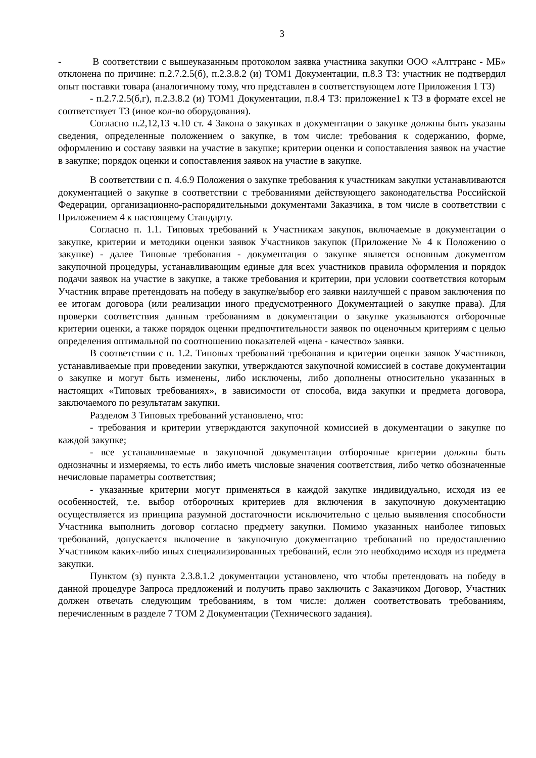3
- В соответствии с вышеуказанным протоколом заявка участника закупки ООО «Алттранс - МБ» отклонена по причине: п.2.7.2.5(б), п.2.3.8.2 (и) ТОМ1 Документации, п.8.3 ТЗ: участник не подтвердил опыт поставки товара (аналогичному тому, что представлен в соответствующем лоте Приложения 1 ТЗ)
- п.2.7.2.5(б,г), п.2.3.8.2 (и) ТОМ1 Документации, п.8.4 ТЗ: приложение1 к ТЗ в формате excel не соответствует ТЗ (иное кол-во оборудования).
Согласно п.2,12,13 ч.10 ст. 4 Закона о закупках в документации о закупке должны быть указаны сведения, определенные положением о закупке, в том числе: требования к содержанию, форме, оформлению и составу заявки на участие в закупке; критерии оценки и сопоставления заявок на участие в закупке; порядок оценки и сопоставления заявок на участие в закупке.
В соответствии с п. 4.6.9 Положения о закупке требования к участникам закупки устанавливаются документацией о закупке в соответствии с требованиями действующего законодательства Российской Федерации, организационно-распорядительными документами Заказчика, в том числе в соответствии с Приложением 4 к настоящему Стандарту.
Согласно п. 1.1. Типовых требований к Участникам закупок, включаемые в документации о закупке, критерии и методики оценки заявок Участников закупок (Приложение № 4 к Положению о закупке) - далее Типовые требования - документация о закупке является основным документом закупочной процедуры, устанавливающим единые для всех участников правила оформления и порядок подачи заявок на участие в закупке, а также требования и критерии, при условии соответствия которым Участник вправе претендовать на победу в закупке/выбор его заявки наилучшей с правом заключения по ее итогам договора (или реализации иного предусмотренного Документацией о закупке права). Для проверки соответствия данным требованиям в документации о закупке указываются отборочные критерии оценки, а также порядок оценки предпочтительности заявок по оценочным критериям с целью определения оптимальной по соотношению показателей «цена - качество» заявки.
В соответствии с п. 1.2. Типовых требований требования и критерии оценки заявок Участников, устанавливаемые при проведении закупки, утверждаются закупочной комиссией в составе документации о закупке и могут быть изменены, либо исключены, либо дополнены относительно указанных в настоящих «Типовых требованиях», в зависимости от способа, вида закупки и предмета договора, заключаемого по результатам закупки.
Разделом 3 Типовых требований установлено, что:
- требования и критерии утверждаются закупочной комиссией в документации о закупке по каждой закупке;
- все устанавливаемые в закупочной документации отборочные критерии должны быть однозначны и измеряемы, то есть либо иметь числовые значения соответствия, либо четко обозначенные нечисловые параметры соответствия;
- указанные критерии могут применяться в каждой закупке индивидуально, исходя из ее особенностей, т.е. выбор отборочных критериев для включения в закупочную документацию осуществляется из принципа разумной достаточности исключительно с целью выявления способности Участника выполнить договор согласно предмету закупки. Помимо указанных наиболее типовых требований, допускается включение в закупочную документацию требований по предоставлению Участником каких-либо иных специализированных требований, если это необходимо исходя из предмета закупки.
Пунктом (з) пункта 2.3.8.1.2 документации установлено, что чтобы претендовать на победу в данной процедуре Запроса предложений и получить право заключить с Заказчиком Договор, Участник должен отвечать следующим требованиям, в том числе: должен соответствовать требованиям, перечисленным в разделе 7 ТОМ 2 Документации (Технического задания).